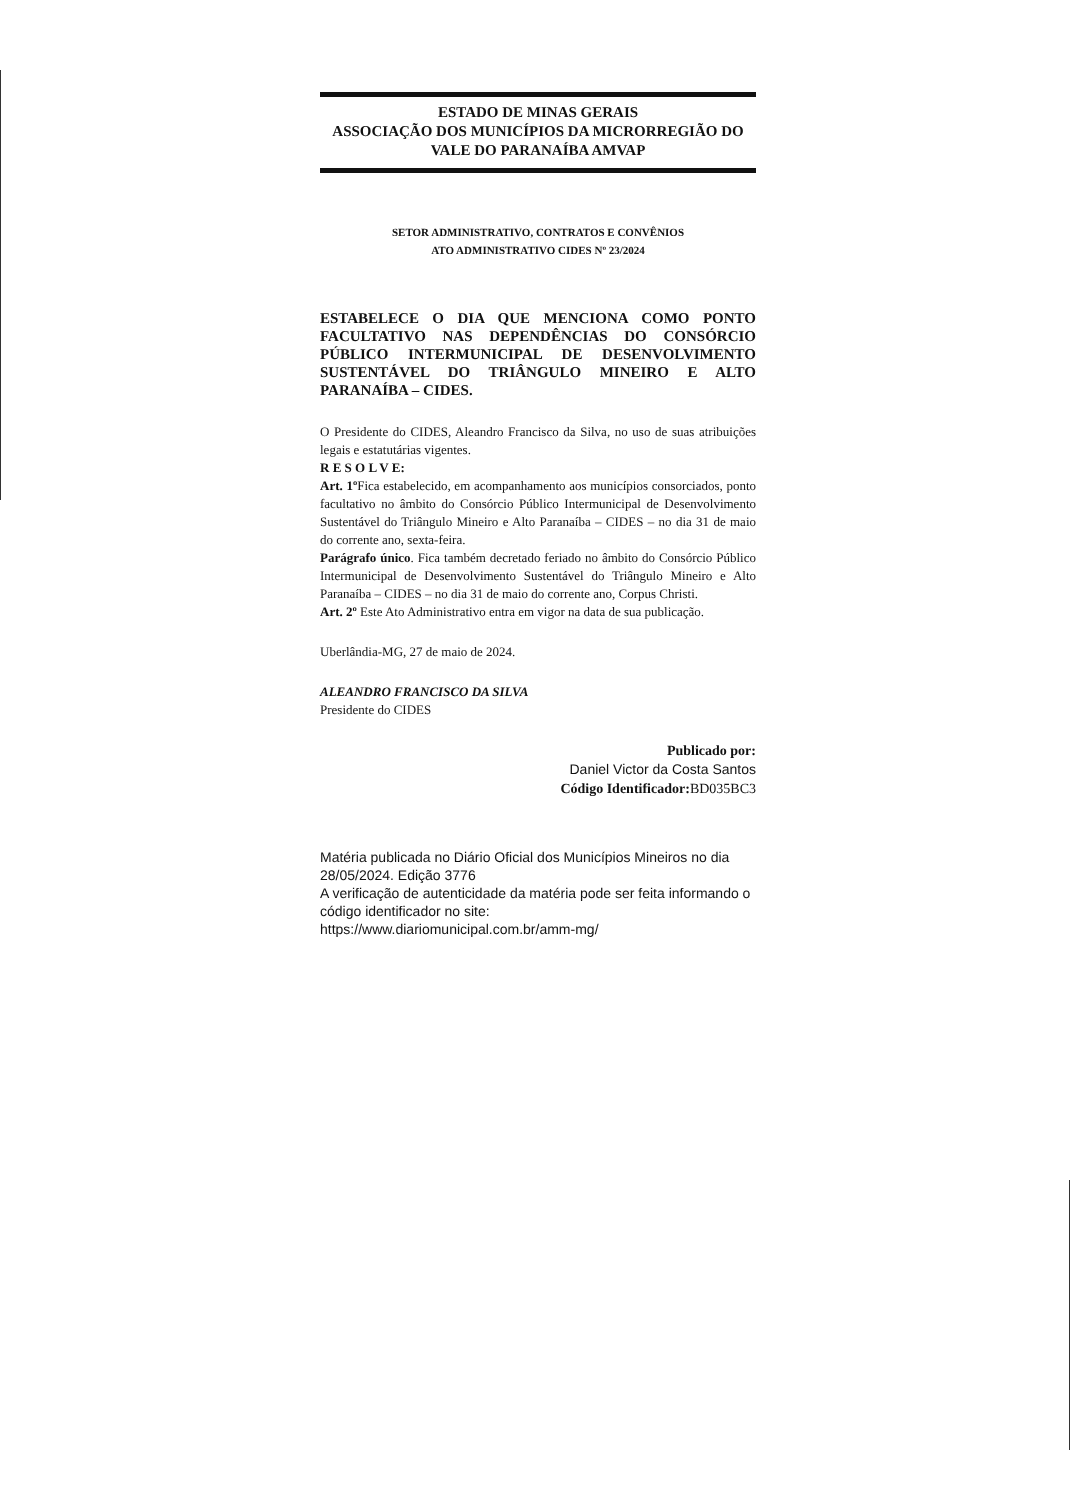ESTADO DE MINAS GERAIS
ASSOCIAÇÃO DOS MUNICÍPIOS DA MICRORREGIÃO DO VALE DO PARANAÍBA AMVAP
SETOR ADMINISTRATIVO, CONTRATOS E CONVÊNIOS
ATO ADMINISTRATIVO CIDES Nº 23/2024
ESTABELECE O DIA QUE MENCIONA COMO PONTO FACULTATIVO NAS DEPENDÊNCIAS DO CONSÓRCIO PÚBLICO INTERMUNICIPAL DE DESENVOLVIMENTO SUSTENTÁVEL DO TRIÂNGULO MINEIRO E ALTO PARANAÍBA – CIDES.
O Presidente do CIDES, Aleandro Francisco da Silva, no uso de suas atribuições legais e estatutárias vigentes.
R E S O L V E:
Art. 1º Fica estabelecido, em acompanhamento aos municípios consorciados, ponto facultativo no âmbito do Consórcio Público Intermunicipal de Desenvolvimento Sustentável do Triângulo Mineiro e Alto Paranaíba – CIDES – no dia 31 de maio do corrente ano, sexta-feira.
Parágrafo único. Fica também decretado feriado no âmbito do Consórcio Público Intermunicipal de Desenvolvimento Sustentável do Triângulo Mineiro e Alto Paranaíba – CIDES – no dia 31 de maio do corrente ano, Corpus Christi.
Art. 2º Este Ato Administrativo entra em vigor na data de sua publicação.
Uberlândia-MG, 27 de maio de 2024.
ALEANDRO FRANCISCO DA SILVA
Presidente do CIDES
Publicado por:
Daniel Victor da Costa Santos
Código Identificador: BD035BC3
Matéria publicada no Diário Oficial dos Municípios Mineiros no dia 28/05/2024. Edição 3776
A verificação de autenticidade da matéria pode ser feita informando o código identificador no site:
https://www.diariomunicipal.com.br/amm-mg/